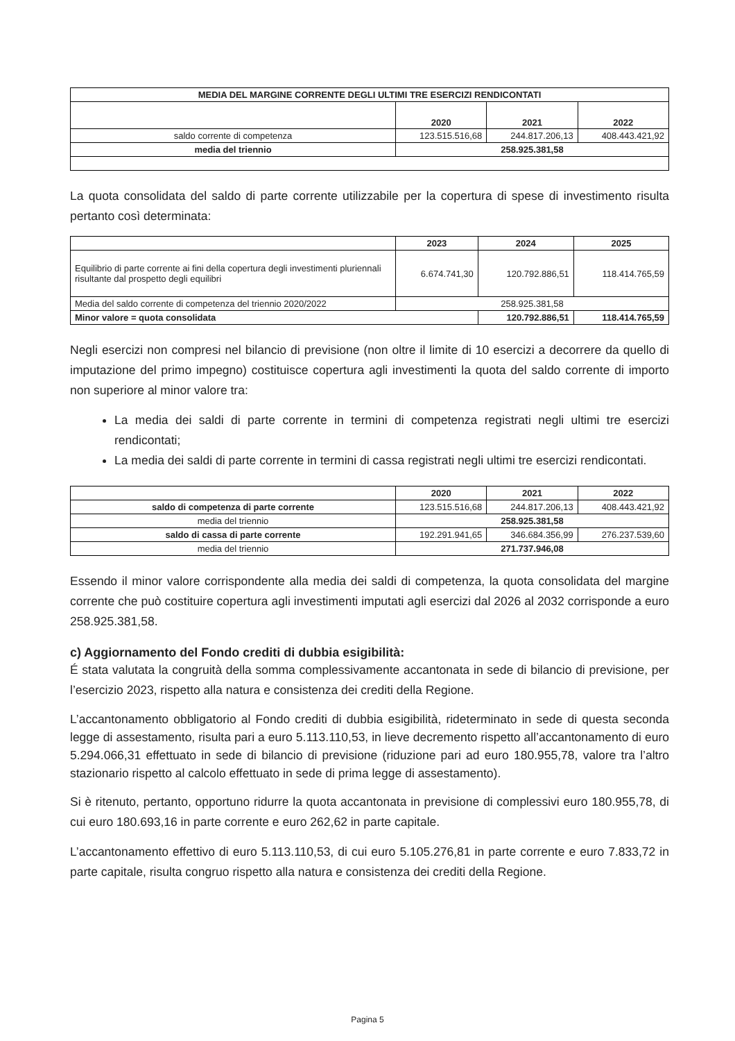| MEDIA DEL MARGINE CORRENTE DEGLI ULTIMI TRE ESERCIZI RENDICONTATI | | | |
| --- | --- | --- | --- |
| | 2020 | 2021 | 2022 |
| saldo corrente di competenza | 123.515.516,68 | 244.817.206,13 | 408.443.421,92 |
| media del triennio | 258.925.381,58 | | |
La quota consolidata del saldo di parte corrente utilizzabile per la copertura di spese di investimento risulta pertanto così determinata:
| | 2023 | 2024 | 2025 |
| Equilibrio di parte corrente ai fini della copertura degli investimenti pluriennali risultante dal prospetto degli equilibri | 6.674.741,30 | 120.792.886,51 | 118.414.765,59 |
| Media del saldo corrente di competenza del triennio 2020/2022 | 258.925.381,58 | | |
| Minor valore = quota consolidata | | 120.792.886,51 | 118.414.765,59 |
Negli esercizi non compresi nel bilancio di previsione (non oltre il limite di 10 esercizi a decorrere da quello di imputazione del primo impegno) costituisce copertura agli investimenti la quota del saldo corrente di importo non superiore al minor valore tra:
La media dei saldi di parte corrente in termini di competenza registrati negli ultimi tre esercizi rendicontati;
La media dei saldi di parte corrente in termini di cassa registrati negli ultimi tre esercizi rendicontati.
| | 2020 | 2021 | 2022 |
| saldo di competenza di parte corrente | 123.515.516,68 | 244.817.206,13 | 408.443.421,92 |
| media del triennio | 258.925.381,58 | | |
| saldo di cassa di parte corrente | 192.291.941,65 | 346.684.356,99 | 276.237.539,60 |
| media del triennio | 271.737.946,08 | | |
Essendo il minor valore corrispondente alla media dei saldi di competenza, la quota consolidata del margine corrente che può costituire copertura agli investimenti imputati agli esercizi dal 2026 al 2032 corrisponde a euro 258.925.381,58.
c) Aggiornamento del Fondo crediti di dubbia esigibilità:
É stata valutata la congruità della somma complessivamente accantonata in sede di bilancio di previsione, per l’esercizio 2023, rispetto alla natura e consistenza dei crediti della Regione.
L’accantonamento obbligatorio al Fondo crediti di dubbia esigibilità, rideterminato in sede di questa seconda legge di assestamento, risulta pari a euro 5.113.110,53, in lieve decremento rispetto all’accantonamento di euro 5.294.066,31 effettuato in sede di bilancio di previsione (riduzione pari ad euro 180.955,78, valore tra l’altro stazionario rispetto al calcolo effettuato in sede di prima legge di assestamento).
Si è ritenuto, pertanto, opportuno ridurre la quota accantonata in previsione di complessivi euro 180.955,78, di cui euro 180.693,16 in parte corrente e euro 262,62 in parte capitale.
L’accantonamento effettivo di euro 5.113.110,53, di cui euro 5.105.276,81 in parte corrente e euro 7.833,72 in parte capitale, risulta congruo rispetto alla natura e consistenza dei crediti della Regione.
Pagina 5